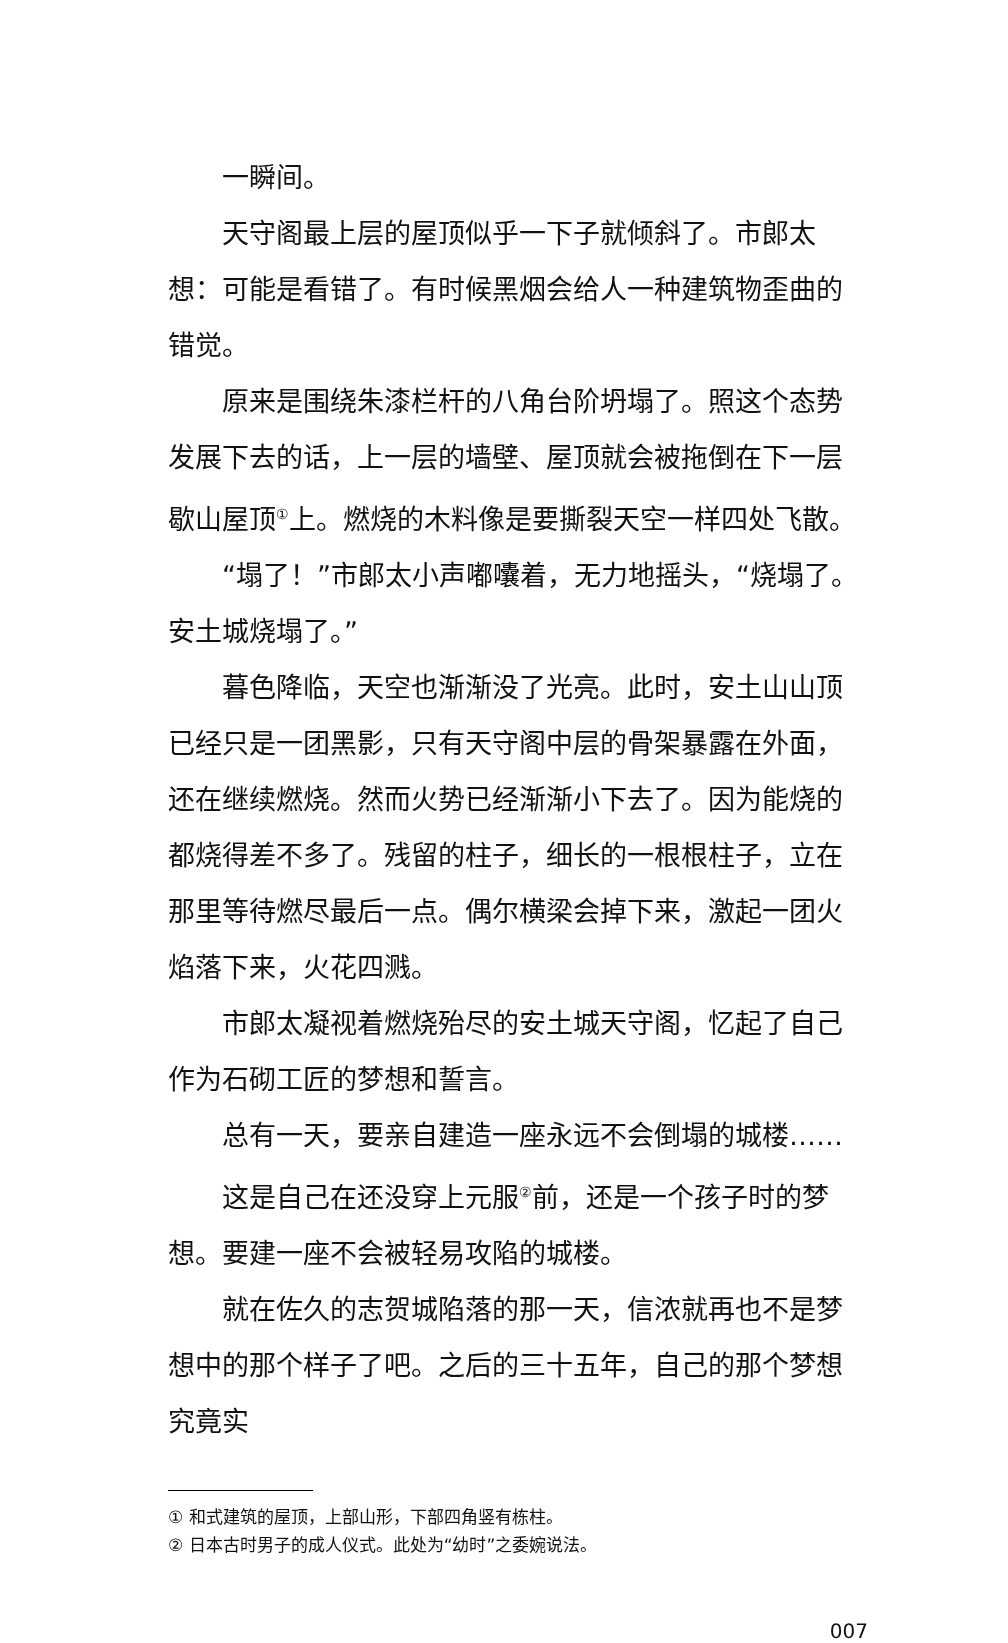一瞬间。
天守阁最上层的屋顶似乎一下子就倾斜了。市郎太想：可能是看错了。有时候黑烟会给人一种建筑物歪曲的错觉。
原来是围绕朱漆栏杆的八角台阶坍塌了。照这个态势发展下去的话，上一层的墙壁、屋顶就会被拖倒在下一层歇山屋顶<sup>①</sup>上。燃烧的木料像是要撕裂天空一样四处飞散。
“塌了！”市郎太小声嘟囔着，无力地摇头，“烧塌了。安土城烧塌了。”
暮色降临，天空也渐渐没了光亮。此时，安土山山顶已经只是一团黑影，只有天守阁中层的骨架暴露在外面，还在继续燃烧。然而火势已经渐渐小下去了。因为能烧的都烧得差不多了。残留的柱子，细长的一根根柱子，立在那里等待燃尽最后一点。偶尔横梁会掉下来，激起一团火焰落下来，火花四溅。
市郎太凝视着燃烧殆尽的安土城天守阁，忆起了自己作为石砌工匠的梦想和誓言。
总有一天，要亲自建造一座永远不会倒塌的城楼……
这是自己在还没穿上元服<sup>②</sup>前，还是一个孩子时的梦想。要建一座不会被轻易攻陷的城楼。
就在佐久的志贺城陷落的那一天，信浓就再也不是梦想中的那个样子了吧。之后的三十五年，自己的那个梦想究竟实
① 和式建筑的屋顶，上部山形，下部四角竖有栋柱。
② 日本古时男子的成人仪式。此处为“幼时”之委婉说法。
007